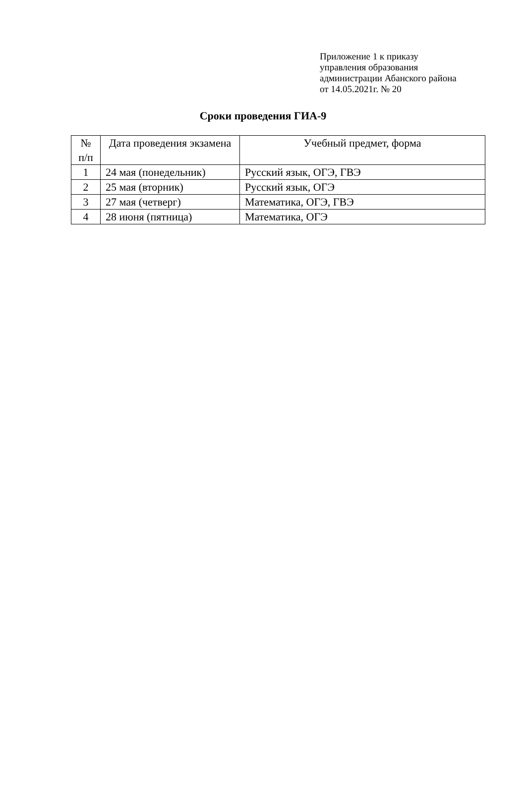Приложение 1 к приказу
управления образования
администрации Абанского района
от 14.05.2021г. № 20
Сроки проведения ГИА-9
| № п/п | Дата проведения экзамена | Учебный предмет, форма |
| --- | --- | --- |
| 1 | 24 мая (понедельник) | Русский язык, ОГЭ, ГВЭ |
| 2 | 25 мая (вторник) | Русский язык, ОГЭ |
| 3 | 27 мая (четверг) | Математика, ОГЭ, ГВЭ |
| 4 | 28 июня (пятница) | Математика, ОГЭ |